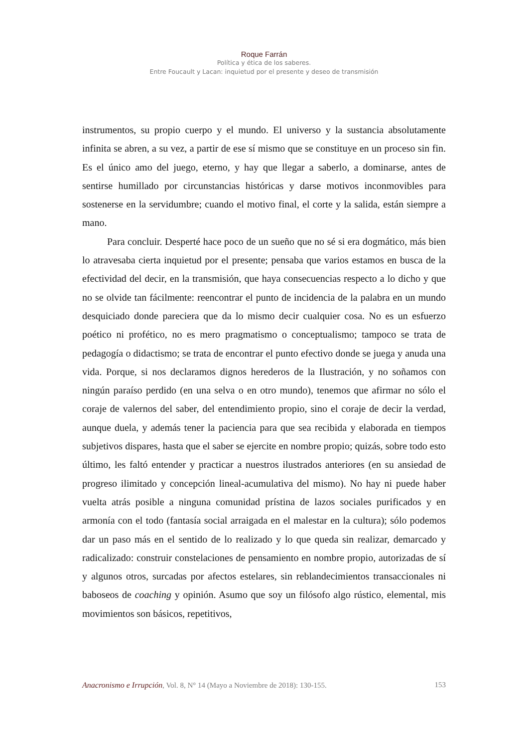Roque Farrán
Política y ética de los saberes.
Entre Foucault y Lacan: inquietud por el presente y deseo de transmisión
instrumentos, su propio cuerpo y el mundo. El universo y la sustancia absolutamente infinita se abren, a su vez, a partir de ese sí mismo que se constituye en un proceso sin fin. Es el único amo del juego, eterno, y hay que llegar a saberlo, a dominarse, antes de sentirse humillado por circunstancias históricas y darse motivos inconmovibles para sostenerse en la servidumbre; cuando el motivo final, el corte y la salida, están siempre a mano.
Para concluir. Desperté hace poco de un sueño que no sé si era dogmático, más bien lo atravesaba cierta inquietud por el presente; pensaba que varios estamos en busca de la efectividad del decir, en la transmisión, que haya consecuencias respecto a lo dicho y que no se olvide tan fácilmente: reencontrar el punto de incidencia de la palabra en un mundo desquiciado donde pareciera que da lo mismo decir cualquier cosa. No es un esfuerzo poético ni profético, no es mero pragmatismo o conceptualismo; tampoco se trata de pedagogía o didactismo; se trata de encontrar el punto efectivo donde se juega y anuda una vida. Porque, si nos declaramos dignos herederos de la Ilustración, y no soñamos con ningún paraíso perdido (en una selva o en otro mundo), tenemos que afirmar no sólo el coraje de valernos del saber, del entendimiento propio, sino el coraje de decir la verdad, aunque duela, y además tener la paciencia para que sea recibida y elaborada en tiempos subjetivos dispares, hasta que el saber se ejercite en nombre propio; quizás, sobre todo esto último, les faltó entender y practicar a nuestros ilustrados anteriores (en su ansiedad de progreso ilimitado y concepción lineal-acumulativa del mismo). No hay ni puede haber vuelta atrás posible a ninguna comunidad prístina de lazos sociales purificados y en armonía con el todo (fantasía social arraigada en el malestar en la cultura); sólo podemos dar un paso más en el sentido de lo realizado y lo que queda sin realizar, demarcado y radicalizado: construir constelaciones de pensamiento en nombre propio, autorizadas de sí y algunos otros, surcadas por afectos estelares, sin reblandecimientos transaccionales ni baboseos de coaching y opinión. Asumo que soy un filósofo algo rústico, elemental, mis movimientos son básicos, repetitivos,
Anacronismo e Irrupción, Vol. 8, N° 14 (Mayo a Noviembre de 2018): 130-155. 153